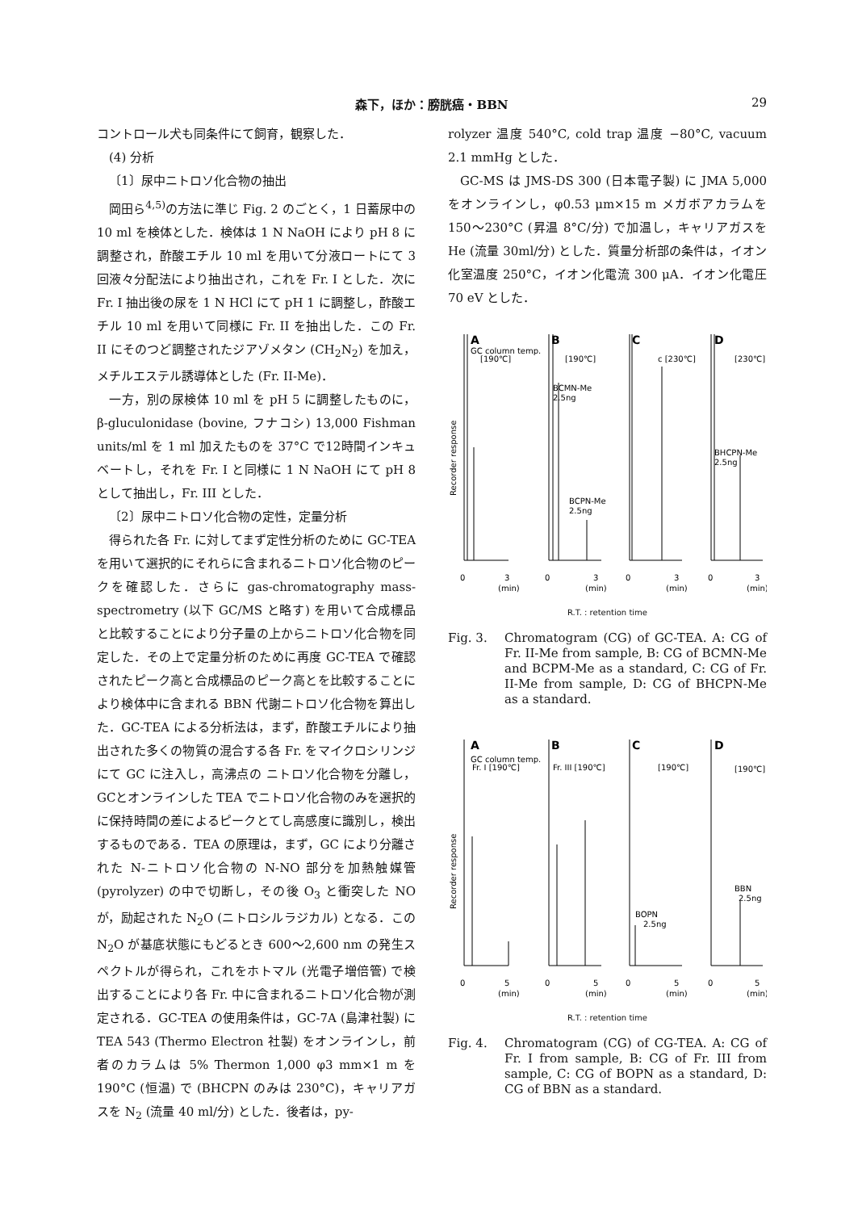森下，ほか：膀胱癌・BBN
29
コントロール犬も同条件にて飼育，観察した．
(4) 分析
〔1〕尿中ニトロソ化合物の抽出
岡田ら<sup>4,5)</sup>の方法に準じ Fig. 2 のごとく，1 日蓄尿中の 10 ml を検体とした．検体は 1 N NaOH により pH 8 に調整され，酢酸エチル 10 ml を用いて分液ロートにて 3 回液々分配法により抽出され，これを Fr. I とした．次に Fr. I 抽出後の尿を 1 N HCl にて pH 1 に調整し，酢酸エチル 10 ml を用いて同様に Fr. II を抽出した．この Fr. II にそのつど調整されたジアゾメタン (CH<sub>2</sub>N<sub>2</sub>) を加え，メチルエステル誘導体とした (Fr. II-Me)．
一方，別の尿検体 10 ml を pH 5 に調整したものに，β-gluculonidase (bovine, フナコシ) 13,000 Fishman units/ml を 1 ml 加えたものを 37°C で12時間インキュベートし，それを Fr. I と同様に 1 N NaOH にて pH 8 として抽出し，Fr. III とした．
〔2〕尿中ニトロソ化合物の定性，定量分析
得られた各 Fr. に対してまず定性分析のために GC-TEA を用いて選択的にそれらに含まれるニトロソ化合物のピークを確認した．さらに gas-chromatography mass-spectrometry (以下 GC/MS と略す) を用いて合成標品と比較することにより分子量の上からニトロソ化合物を同定した．その上で定量分析のために再度 GC-TEA で確認されたピーク高と合成標品のピーク高とを比較することにより検体中に含まれる BBN 代謝ニトロソ化合物を算出した．GC-TEA による分析法は，まず，酢酸エチルにより抽出された多くの物質の混合する各 Fr. をマイクロシリンジにて GC に注入し，高沸点の ニトロソ化合物を分離し，GCとオンラインした TEA でニトロソ化合物のみを選択的に保持時間の差によるピークとてし高感度に識別し，検出するものである．TEA の原理は，まず，GC により分離された N-ニトロソ化合物の N-NO 部分を加熱触媒管 (pyrolyzer) の中で切断し，その後 O<sub>3</sub> と衝突した NO が，励起された N<sub>2</sub>O (ニトロシルラジカル) となる．この N<sub>2</sub>O が基底状態にもどるとき 600〜2,600 nm の発生スペクトルが得られ，これをホトマル (光電子増倍管) で検出することにより各 Fr. 中に含まれるニトロソ化合物が測定される．GC-TEA の使用条件は，GC-7A (島津社製) に TEA 543 (Thermo Electron 社製) をオンラインし，前者のカラムは 5% Thermon 1,000 φ3 mm×1 m を 190°C (恒温) で (BHCPN のみは 230°C)，キャリアガスを N<sub>2</sub> (流量 40 ml/分) とした．後者は，py-
rolyzer 温度 540°C, cold trap 温度 −80°C, vacuum 2.1 mmHg とした．
GC-MS は JMS-DS 300 (日本電子製) に JMA 5,000 をオンラインし，φ0.53 μm×15 m メガボアカラムを 150〜230°C (昇温 8°C/分) で加温し，キャリアガスを He (流量 30ml/分) とした．質量分析部の条件は，イオン化室温度 250°C，イオン化電流 300 μA．イオン化電圧 70 eV とした．
Recorder response
A
GC column temp.
[190℃]
B
[190℃]
BCMN-Me
2.5ng
BCPN-Me
2.5ng
C
c [230℃]
D
[230℃]
BHCPN-Me
2.5ng
0
3
0
3
0
3
0
3
(min)
(min)
(min)
(min)
R.T. : retention time
Fig. 3. Chromatogram (CG) of GC-TEA. A: CG of Fr. II-Me from sample, B: CG of BCMN-Me and BCPM-Me as a standard, C: CG of Fr. II-Me from sample, D: CG of BHCPN-Me as a standard.
Recorder response
A
GC column temp.
Fr. I [190℃]
B
Fr. III [190℃]
C
[190℃]
BOPN
2.5ng
D
[190℃]
BBN
2.5ng
0
5
0
5
0
5
0
5
(min)
(min)
(min)
(min)
R.T. : retention time
Fig. 4. Chromatogram (CG) of CG-TEA. A: CG of Fr. I from sample, B: CG of Fr. III from sample, C: CG of BOPN as a standard, D: CG of BBN as a standard.